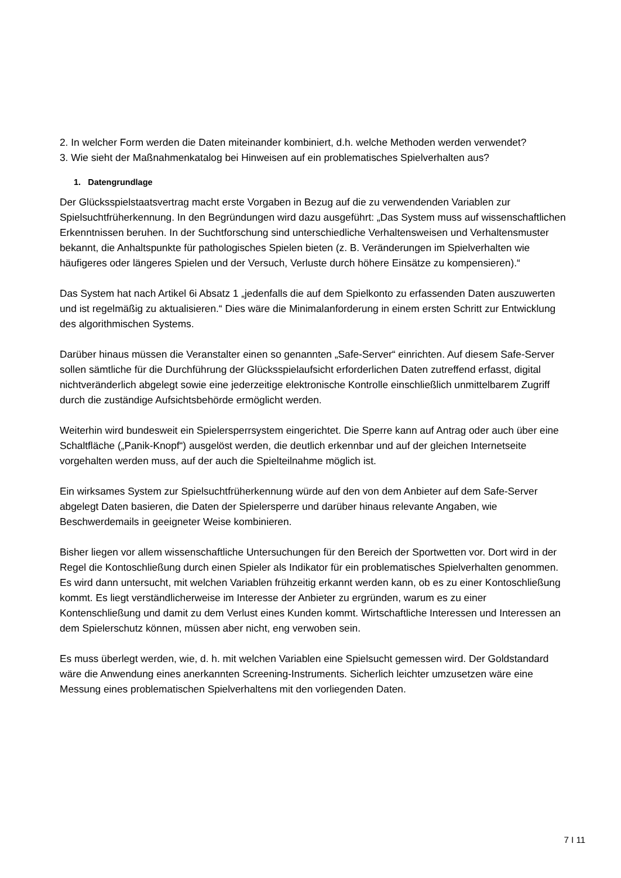2. In welcher Form werden die Daten miteinander kombiniert, d.h. welche Methoden werden verwendet?
3. Wie sieht der Maßnahmenkatalog bei Hinweisen auf ein problematisches Spielverhalten aus?
1. Datengrundlage
Der Glücksspielstaatsvertrag macht erste Vorgaben in Bezug auf die zu verwendenden Variablen zur Spielsuchtfrüherkennung. In den Begründungen wird dazu ausgeführt: „Das System muss auf wissenschaftlichen Erkenntnissen beruhen. In der Suchtforschung sind unterschiedliche Verhaltensweisen und Verhaltensmuster bekannt, die Anhaltspunkte für pathologisches Spielen bieten (z. B. Veränderungen im Spielverhalten wie häufigeres oder längeres Spielen und der Versuch, Verluste durch höhere Einsätze zu kompensieren).“
Das System hat nach Artikel 6i Absatz 1 „jedenfalls die auf dem Spielkonto zu erfassenden Daten auszuwerten und ist regelmäßig zu aktualisieren.“ Dies wäre die Minimalanforderung in einem ersten Schritt zur Entwicklung des algorithmischen Systems.
Darüber hinaus müssen die Veranstalter einen so genannten „Safe-Server“ einrichten. Auf diesem Safe-Server sollen sämtliche für die Durchführung der Glücksspielaufsicht erforderlichen Daten zutreffend erfasst, digital nichtveränderlich abgelegt sowie eine jederzeitige elektronische Kontrolle einschließlich unmittelbarem Zugriff durch die zuständige Aufsichtsbehörde ermöglicht werden.
Weiterhin wird bundesweit ein Spielersperrsystem eingerichtet. Die Sperre kann auf Antrag oder auch über eine Schaltfläche („Panik-Knopf“) ausgelöst werden, die deutlich erkennbar und auf der gleichen Internetseite vorgehalten werden muss, auf der auch die Spielteilnahme möglich ist.
Ein wirksames System zur Spielsuchtfrüherkennung würde auf den von dem Anbieter auf dem Safe-Server abgelegt Daten basieren, die Daten der Spielersperre und darüber hinaus relevante Angaben, wie Beschwerdemails in geeigneter Weise kombinieren.
Bisher liegen vor allem wissenschaftliche Untersuchungen für den Bereich der Sportwetten vor. Dort wird in der Regel die Kontoschließung durch einen Spieler als Indikator für ein problematisches Spielverhalten genommen. Es wird dann untersucht, mit welchen Variablen frühzeitig erkannt werden kann, ob es zu einer Kontoschließung kommt. Es liegt verständlicherweise im Interesse der Anbieter zu ergründen, warum es zu einer Kontenschließung und damit zu dem Verlust eines Kunden kommt. Wirtschaftliche Interessen und Interessen an dem Spielerschutz können, müssen aber nicht, eng verwoben sein.
Es muss überlegt werden, wie, d. h. mit welchen Variablen eine Spielsucht gemessen wird. Der Goldstandard wäre die Anwendung eines anerkannten Screening-Instruments. Sicherlich leichter umzusetzen wäre eine Messung eines problematischen Spielverhaltens mit den vorliegenden Daten.
7 I 11